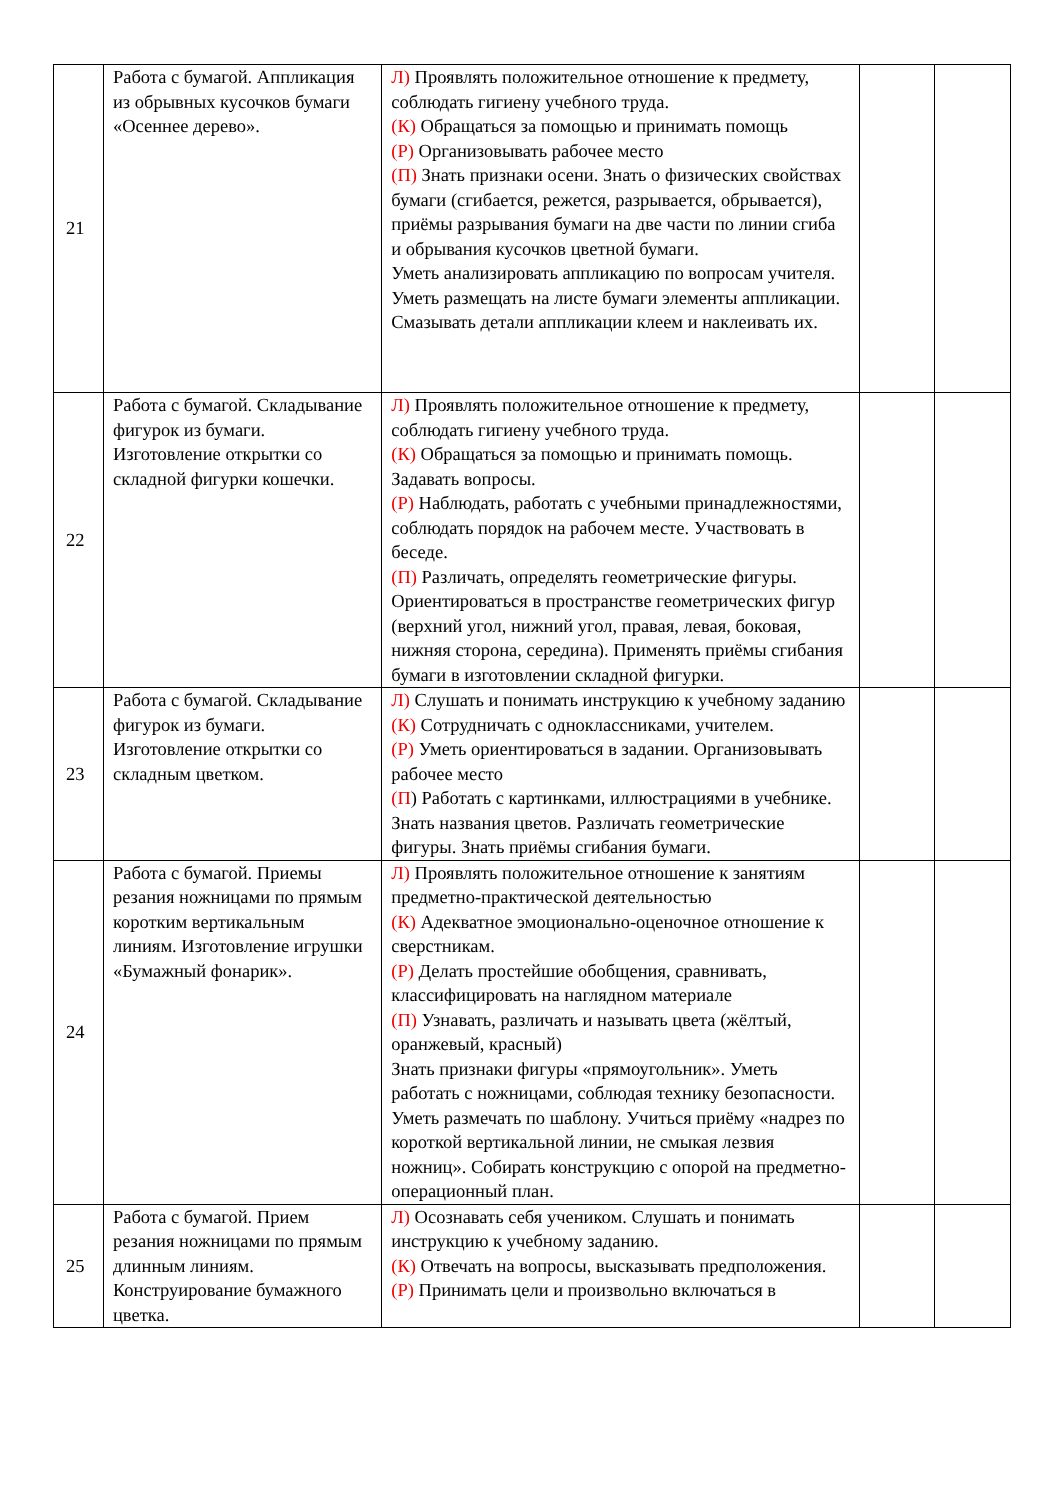| 21 | Работа с бумагой. Аппликация из обрывных кусочков бумаги «Осеннее дерево». | Л) Проявлять положительное отношение к предмету, соблюдать гигиену учебного труда. (К) Обращаться за помощью и принимать помощь (Р) Организовывать рабочее место (П) Знать признаки осени. Знать о физических свойствах бумаги (сгибается, режется, разрывается, обрывается), приёмы разрывания бумаги на две части по линии сгиба и обрывания кусочков цветной бумаги. Уметь анализировать аппликацию по вопросам учителя. Уметь размещать на листе бумаги элементы аппликации. Смазывать детали аппликации клеем и наклеивать их. | | |
| 22 | Работа с бумагой. Складывание фигурок из бумаги. Изготовление открытки со складной фигурки кошечки. | Л) Проявлять положительное отношение к предмету, соблюдать гигиену учебного труда. (К) Обращаться за помощью и принимать помощь. Задавать вопросы. (Р) Наблюдать, работать с учебными принадлежностями, соблюдать порядок на рабочем месте. Участвовать в беседе. (П) Различать, определять геометрические фигуры. Ориентироваться в пространстве геометрических фигур (верхний угол, нижний угол, правая, левая, боковая, нижняя сторона, середина). Применять приёмы сгибания бумаги в изготовлении складной фигурки. | | |
| 23 | Работа с бумагой. Складывание фигурок из бумаги. Изготовление открытки со складным цветком. | Л) Слушать и понимать инструкцию к учебному заданию (К) Сотрудничать с одноклассниками, учителем. (Р) Уметь ориентироваться в задании. Организовывать рабочее место (П ) Работать с картинками, иллюстрациями в учебнике. Знать названия цветов. Различать геометрические фигуры. Знать приёмы сгибания бумаги. | | |
| 24 | Работа с бумагой. Приемы резания ножницами по прямым коротким вертикальным линиям. Изготовление игрушки «Бумажный фонарик». | Л) Проявлять положительное отношение к занятиям предметно-практической деятельностью (К) Адекватное эмоционально-оценочное отношение к сверстникам. (Р) Делать простейшие обобщения, сравнивать, классифицировать на наглядном материале (П) Узнавать, различать и называть цвета (жёлтый, оранжевый, красный) Знать признаки фигуры «прямоугольник». Уметь работать с ножницами, соблюдая технику безопасности. Уметь размечать по шаблону. Учиться приёму «надрез по короткой вертикальной линии, не смыкая лезвия ножниц». Собирать конструкцию с опорой на предметно-операционный план. | | |
| 25 | Работа с бумагой. Прием резания ножницами по прямым длинным линиям. Конструирование бумажного цветка. | Л) Осознавать себя учеником. Слушать и понимать инструкцию к учебному заданию. (К) Отвечать на вопросы, высказывать предположения. (Р) Принимать цели и произвольно включаться в | | |